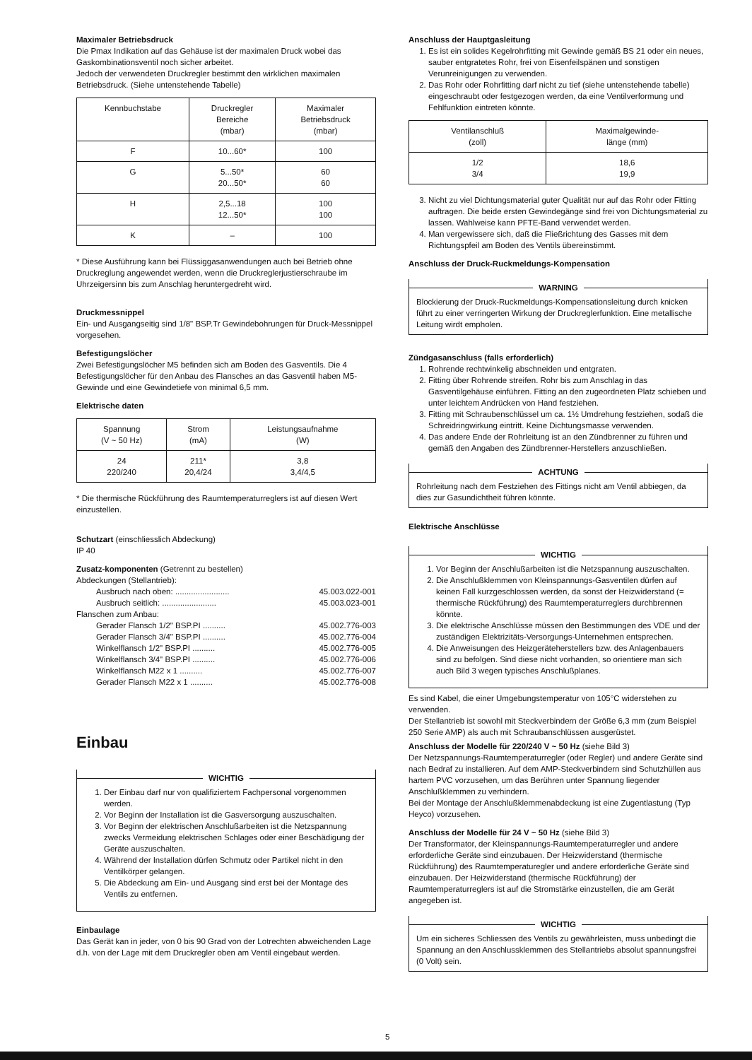Maximaler Betriebsdruck
Die Pmax Indikation auf das Gehäuse ist der maximalen Druck wobei das Gaskombinationsventil noch sicher arbeitet.
Jedoch der verwendeten Druckregler bestimmt den wirklichen maximalen Betriebsdruck. (Siehe untenstehende Tabelle)
| Kennbuchstabe | Druckregler Bereiche (mbar) | Maximaler Betriebsdruck (mbar) |
| --- | --- | --- |
| F | 10...60* | 100 |
| G | 5...50* 20...50* | 60 60 |
| H | 2,5...18 12...50* | 100 100 |
| K | – | 100 |
* Diese Ausführung kann bei Flüssiggasanwendungen auch bei Betrieb ohne Druckreglung angewendet werden, wenn die Druckreglerjustierschraube im Uhrzeigersinn bis zum Anschlag heruntergedreht wird.
Druckmessnippel
Ein- und Ausgangseitig sind 1/8" BSP.Tr Gewindebohrungen für Druck-Messnippel vorgesehen.
Befestigungslöcher
Zwei Befestigungslöcher M5 befinden sich am Boden des Gasventils. Die 4 Befestigungslöcher für den Anbau des Flansches an das Gasventil haben M5-Gewinde und eine Gewindetiefe von minimal 6,5 mm.
Elektrische daten
| Spannung (V ~ 50 Hz) | Strom (mA) | Leistungsaufnahme (W) |
| --- | --- | --- |
| 24 220/240 | 211* 20,4/24 | 3,8 3,4/4,5 |
* Die thermische Rückführung des Raumtemperaturreglers ist auf diesen Wert einzustellen.
Schutzart (einschliesslich Abdeckung)
IP 40
Zusatz-komponenten (Getrennt zu bestellen)
Abdeckungen (Stellantrieb):
Ausbruch nach oben: ........................ 45.003.022-001
Ausbruch seitlich: ........................ 45.003.023-001
Flanschen zum Anbau:
Gerader Flansch 1/2" BSP.PI .......... 45.002.776-003
Gerader Flansch 3/4" BSP.PI .......... 45.002.776-004
Winkelflansch 1/2" BSP.PI .......... 45.002.776-005
Winkelflansch 3/4" BSP.PI .......... 45.002.776-006
Winkelflansch M22 x 1 .......... 45.002.776-007
Gerader Flansch M22 x 1 .......... 45.002.776-008
Einbau
WICHTIG
1. Der Einbau darf nur von qualifiziertem Fachpersonal vorgenommen werden.
2. Vor Beginn der Installation ist die Gasversorgung auszuschalten.
3. Vor Beginn der elektrischen Anschlußarbeiten ist die Netzspannung zwecks Vermeidung elektrischen Schlages oder einer Beschädigung der Geräte auszuschalten.
4. Während der Installation dürfen Schmutz oder Partikel nicht in den Ventilkörper gelangen.
5. Die Abdeckung am Ein- und Ausgang sind erst bei der Montage des Ventils zu entfernen.
Einbaulage
Das Gerät kan in jeder, von 0 bis 90 Grad von der Lotrechten abweichenden Lage d.h. von der Lage mit dem Druckregler oben am Ventil eingebaut werden.
Anschluss der Hauptgasleitung
1. Es ist ein solides Kegelrohrfitting mit Gewinde gemäß BS 21 oder ein neues, sauber entgratetes Rohr, frei von Eisenfeilspänen und sonstigen Verunreinigungen zu verwenden.
2. Das Rohr oder Rohrfitting darf nicht zu tief (siehe untenstehende tabelle) eingeschraubt oder festgezogen werden, da eine Ventilverformung und Fehlfunktion eintreten könnte.
| Ventilanschluß (zoll) | Maximalgewinde- länge (mm) |
| --- | --- |
| 1/2 3/4 | 18,6 19,9 |
3. Nicht zu viel Dichtungsmaterial guter Qualität nur auf das Rohr oder Fitting auftragen. Die beide ersten Gewindegänge sind frei von Dichtungsmaterial zu lassen. Wahlweise kann PFTE-Band verwendet werden.
4. Man vergewissere sich, daß die Fließrichtung des Gasses mit dem Richtungspfeil am Boden des Ventils übereinstimmt.
Anschluss der Druck-Ruckmeldungs-Kompensation
WARNING
Blockierung der Druck-Ruckmeldungs-Kompensationsleitung durch knicken führt zu einer verringerten Wirkung der Druckreglerfunktion. Eine metallische Leitung wirdt empholen.
Zündgasanschluss (falls erforderlich)
1. Rohrende rechtwinkelig abschneiden und entgraten.
2. Fitting über Rohrende streifen. Rohr bis zum Anschlag in das Gasventilgehäuse einführen. Fitting an den zugeordneten Platz schieben und unter leichtem Andrücken von Hand festziehen.
3. Fitting mit Schraubenschlüssel um ca. 1½ Umdrehung festziehen, sodaß die Schreidringwirkung eintritt. Keine Dichtungsmasse verwenden.
4. Das andere Ende der Rohrleitung ist an den Zündbrenner zu führen und gemäß den Angaben des Zündbrenner-Herstellers anzuschließen.
ACHTUNG
Rohrleitung nach dem Festziehen des Fittings nicht am Ventil abbiegen, da dies zur Gasundichtheit führen könnte.
Elektrische Anschlüsse
WICHTIG
1. Vor Beginn der Anschlußarbeiten ist die Netzspannung auszuschalten.
2. Die Anschlußklemmen von Kleinspannungs-Gasventilen dürfen auf keinen Fall kurzgeschlossen werden, da sonst der Heizwiderstand (= thermische Rückführung) des Raumtemperaturreglers durchbrennen könnte.
3. Die elektrische Anschlüsse müssen den Bestimmungen des VDE und der zuständigen Elektrizitäts-Versorgungs-Unternehmen entsprechen.
4. Die Anweisungen des Heizgeräteherstellers bzw. des Anlagenbauers sind zu befolgen. Sind diese nicht vorhanden, so orientiere man sich auch Bild 3 wegen typisches Anschlußplanes.
Es sind Kabel, die einer Umgebungstemperatur von 105°C widerstehen zu verwenden.
Der Stellantrieb ist sowohl mit Steckverbindern der Größe 6,3 mm (zum Beispiel 250 Serie AMP) als auch mit Schraubanschlüssen ausgerüstet.
Anschluss der Modelle für 220/240 V ~ 50 Hz (siehe Bild 3)
Der Netzspannungs-Raumtemperaturregler (oder Regler) und andere Geräte sind nach Bedraf zu installieren. Auf dem AMP-Steckverbindern sind Schutzhüllen aus hartem PVC vorzusehen, um das Berühren unter Spannung liegender Anschlußklemmen zu verhindern.
Bei der Montage der Anschlußklemmenabdeckung ist eine Zugentlastung (Typ Heyco) vorzusehen.
Anschluss der Modelle für 24 V ~ 50 Hz (siehe Bild 3)
Der Transformator, der Kleinspannungs-Raumtemperaturregler und andere erforderliche Geräte sind einzubauen. Der Heizwiderstand (thermische Rückführung) des Raumtemperaturegler und andere erforderliche Geräte sind einzubauen. Der Heizwiderstand (thermische Rückführung) der Raumtemperaturreglers ist auf die Stromstärke einzustellen, die am Gerät angegeben ist.
WICHTIG
Um ein sicheres Schliessen des Ventils zu gewährleisten, muss unbedingt die Spannung an den Anschlussklemmen des Stellantriebs absolut spannungsfrei (0 Volt) sein.
5